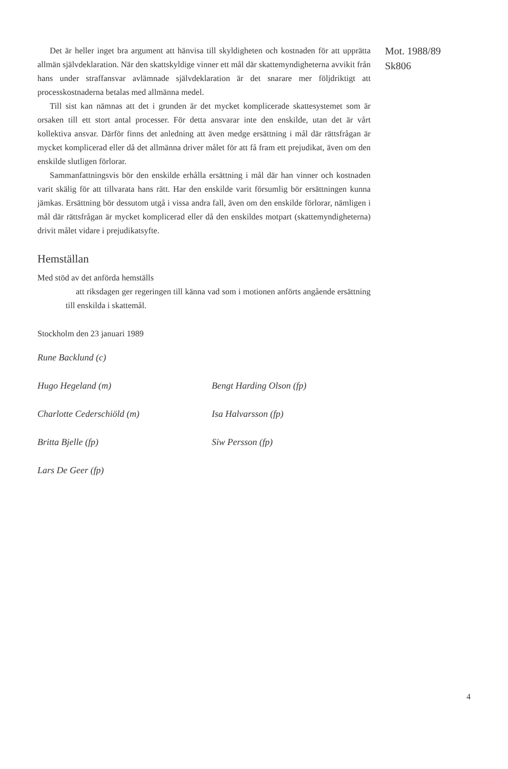Det är heller inget bra argument att hänvisa till skyldigheten och kostnaden för att upprätta allmän självdeklaration. När den skattskyldige vinner ett mål där skattemyndigheterna avvikit från hans under straffansvar avlämnade självdeklaration är det snarare mer följdriktigt att processkostnaderna betalas med allmänna medel.
Till sist kan nämnas att det i grunden är det mycket komplicerade skattesystemet som är orsaken till ett stort antal processer. För detta ansvarar inte den enskilde, utan det är vårt kollektiva ansvar. Därför finns det anledning att även medge ersättning i mål där rättsfrågan är mycket komplicerad eller då det allmänna driver målet för att få fram ett prejudikat, även om den enskilde slutligen förlorar.
Sammanfattningsvis bör den enskilde erhålla ersättning i mål där han vinner och kostnaden varit skälig för att tillvarata hans rätt. Har den enskilde varit försumlig bör ersättningen kunna jämkas. Ersättning bör dessutom utgå i vissa andra fall, även om den enskilde förlorar, nämligen i mål där rättsfrågan är mycket komplicerad eller då den enskildes motpart (skattemyndigheterna) drivit målet vidare i prejudikatsyfte.
Hemställan
Med stöd av det anförda hemställs
att riksdagen ger regeringen till känna vad som i motionen anförts angående ersättning till enskilda i skattemål.
Stockholm den 23 januari 1989
Rune Backlund (c)
Hugo Hegeland (m)
Bengt Harding Olson (fp)
Charlotte Cederschiöld (m)
Isa Halvarsson (fp)
Britta Bjelle (fp)
Siw Persson (fp)
Lars De Geer (fp)
Mot. 1988/89
Sk806
4